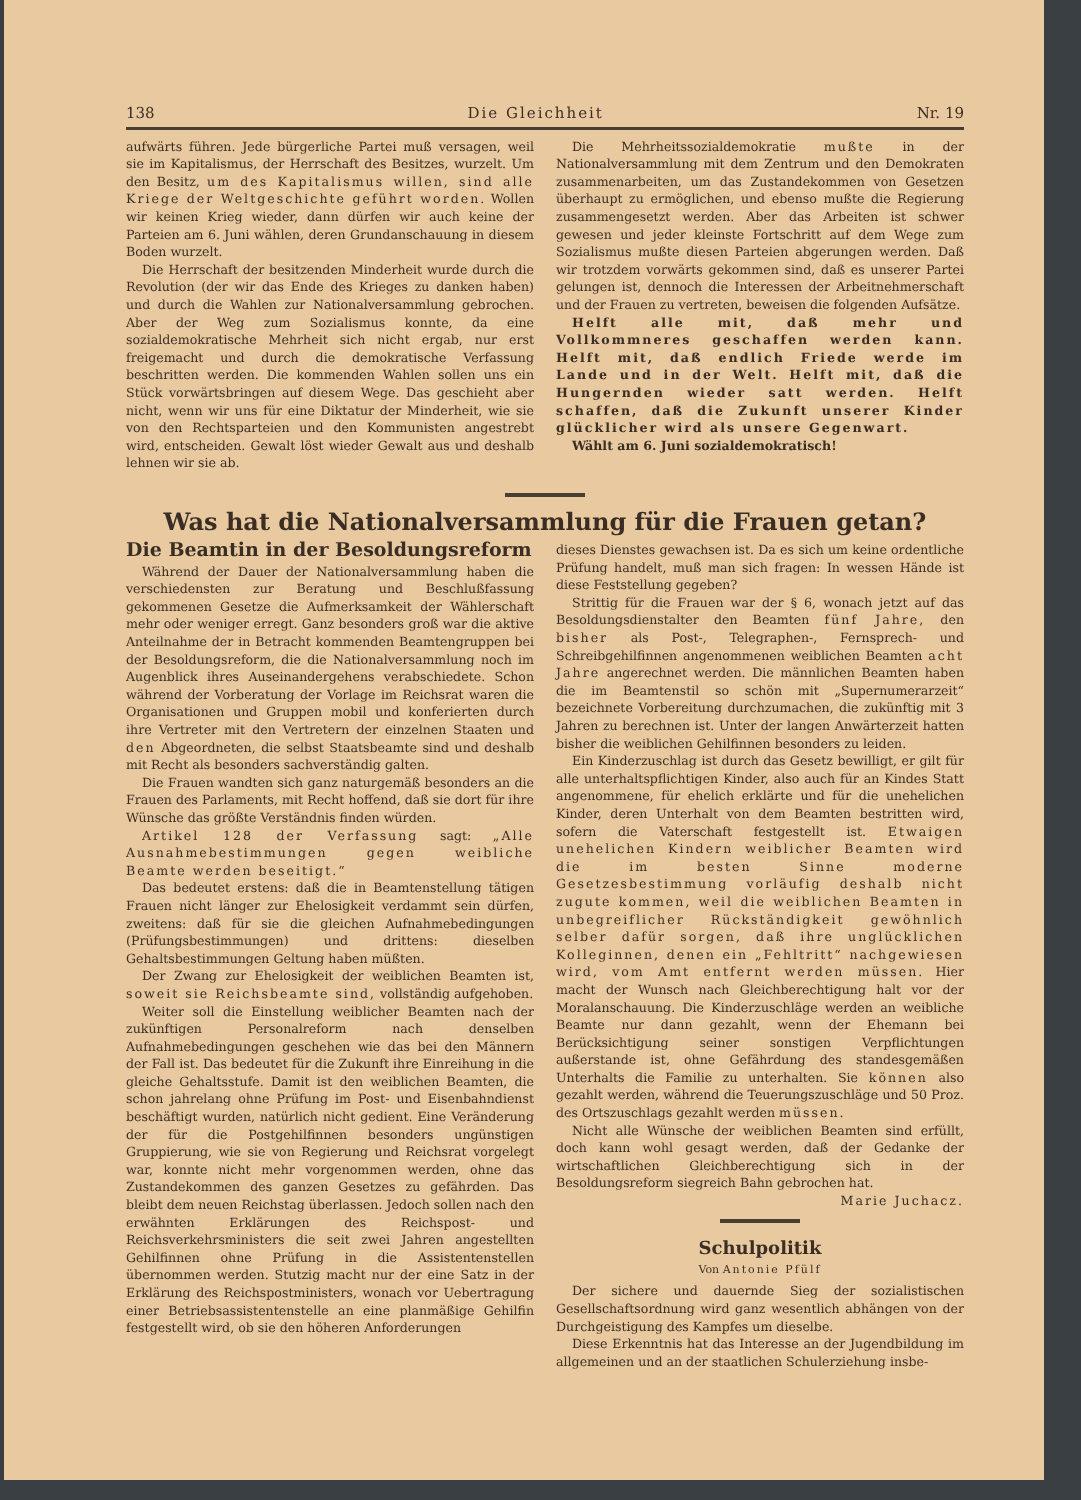138 Die Gleichheit Nr. 19
aufwärts führen. Jede bürgerliche Partei muß versagen, weil sie im Kapitalismus, der Herrschaft des Besitzes, wurzelt. Um den Besitz, um des Kapitalismus willen, sind alle Kriege der Weltgeschichte geführt worden. Wollen wir keinen Krieg wieder, dann dürfen wir auch keine der Parteien am 6. Juni wählen, deren Grundanschauung in diesem Boden wurzelt.
Die Herrschaft der besitzenden Minderheit wurde durch die Revolution (der wir das Ende des Krieges zu danken haben) und durch die Wahlen zur Nationalversammlung gebrochen. Aber der Weg zum Sozialismus konnte, da eine sozialdemokratische Mehrheit sich nicht ergab, nur erst freigemacht und durch die demokratische Verfassung beschritten werden. Die kommenden Wahlen sollen uns ein Stück vorwärtsbringen auf diesem Wege. Das geschieht aber nicht, wenn wir uns für eine Diktatur der Minderheit, wie sie von den Rechtsparteien und den Kommunisten angestrebt wird, entscheiden. Gewalt löst wieder Gewalt aus und deshalb lehnen wir sie ab.
Die Mehrheitssozialdemokratie mußte in der Nationalversammlung mit dem Zentrum und den Demokraten zusammenarbeiten, um das Zustandekommen von Gesetzen überhaupt zu ermöglichen, und ebenso mußte die Regierung zusammengesetzt werden. Aber das Arbeiten ist schwer gewesen und jeder kleinste Fortschritt auf dem Wege zum Sozialismus mußte diesen Parteien abgerungen werden. Daß wir trotzdem vorwärts gekommen sind, daß es unserer Partei gelungen ist, dennoch die Interessen der Arbeitnehmerschaft und der Frauen zu vertreten, beweisen die folgenden Aufsätze.
Helft alle mit, daß mehr und Vollkommneres geschaffen werden kann. Helft mit, daß endlich Friede werde im Lande und in der Welt. Helft mit, daß die Hungernden wieder satt werden. Helft schaffen, daß die Zukunft unserer Kinder glücklicher wird als unsere Gegenwart.
Wählt am 6. Juni sozialdemokratisch!
Was hat die Nationalversammlung für die Frauen getan?
Die Beamtin in der Besoldungsreform
Während der Dauer der Nationalversammlung haben die verschiedensten zur Beratung und Beschlußfassung gekommenen Gesetze die Aufmerksamkeit der Wählerschaft mehr oder weniger erregt. Ganz besonders groß war die aktive Anteilnahme der in Betracht kommenden Beamtengruppen bei der Besoldungsreform, die die Nationalversammlung noch im Augenblick ihres Auseinandergehens verabschiedete. Schon während der Vorberatung der Vorlage im Reichsrat waren die Organisationen und Gruppen mobil und konferierten durch ihre Vertreter mit den Vertretern der einzelnen Staaten und den Abgeordneten, die selbst Staatsbeamte sind und deshalb mit Recht als besonders sachverständig galten.
Die Frauen wandten sich ganz naturgemäß besonders an die Frauen des Parlaments, mit Recht hoffend, daß sie dort für ihre Wünsche das größte Verständnis finden würden.
Artikel 128 der Verfassung sagt: „Alle Ausnahmebestimmungen gegen weibliche Beamte werden beseitigt.“
Das bedeutet erstens: daß die in Beamtenstellung tätigen Frauen nicht länger zur Ehelosigkeit verdammt sein dürfen, zweitens: daß für sie die gleichen Aufnahmebedingungen (Prüfungsbestimmungen) und drittens: dieselben Gehaltsbestimmungen Geltung haben müßten.
Der Zwang zur Ehelosigkeit der weiblichen Beamten ist, soweit sie Reichsbeamte sind, vollständig aufgehoben.
Weiter soll die Einstellung weiblicher Beamten nach der zukünftigen Personalreform nach denselben Aufnahmebedingungen geschehen wie das bei den Männern der Fall ist. Das bedeutet für die Zukunft ihre Einreihung in die gleiche Gehaltsstufe. Damit ist den weiblichen Beamten, die schon jahrelang ohne Prüfung im Post- und Eisenbahndienst beschäftigt wurden, natürlich nicht gedient. Eine Veränderung der für die Postgehilfinnen besonders ungünstigen Gruppierung, wie sie von Regierung und Reichsrat vorgelegt war, konnte nicht mehr vorgenommen werden, ohne das Zustandekommen des ganzen Gesetzes zu gefährden. Das bleibt dem neuen Reichstag überlassen. Jedoch sollen nach den erwähnten Erklärungen des Reichspost- und Reichsverkehrsministers die seit zwei Jahren angestellten Gehilfinnen ohne Prüfung in die Assistentenstellen übernommen werden. Stutzig macht nur der eine Satz in der Erklärung des Reichspostministers, wonach vor Uebertragung einer Betriebsassistentenstelle an eine planmäßige Gehilfin festgestellt wird, ob sie den höheren Anforderungen
dieses Dienstes gewachsen ist. Da es sich um keine ordentliche Prüfung handelt, muß man sich fragen: In wessen Hände ist diese Feststellung gegeben?
Strittig für die Frauen war der § 6, wonach jetzt auf das Besoldungsdienstalter den Beamten fünf Jahre, den bisher als Post-, Telegraphen-, Fernsprech- und Schreibgehilfinnen angenommenen weiblichen Beamten acht Jahre angerechnet werden. Die männlichen Beamten haben die im Beamtenstil so schön mit „Supernumerarzeit“ bezeichnete Vorbereitung durchzumachen, die zukünftig mit 3 Jahren zu berechnen ist. Unter der langen Anwärterzeit hatten bisher die weiblichen Gehilfinnen besonders zu leiden.
Ein Kinderzuschlag ist durch das Gesetz bewilligt, er gilt für alle unterhaltspflichtigen Kinder, also auch für an Kindes Statt angenommene, für ehelich erklärte und für die unehelichen Kinder, deren Unterhalt von dem Beamten bestritten wird, sofern die Vaterschaft festgestellt ist. Etwaigen unehelichen Kindern weiblicher Beamten wird die im besten Sinne moderne Gesetzesbestimmung vorläufig deshalb nicht zugute kommen, weil die weiblichen Beamten in unbegreiflicher Rückständigkeit gewöhnlich selber dafür sorgen, daß ihre unglücklichen Kolleginnen, denen ein „Fehltritt“ nachgewiesen wird, vom Amt entfernt werden müssen. Hier macht der Wunsch nach Gleichberechtigung halt vor der Moralanschauung. Die Kinderzuschläge werden an weibliche Beamte nur dann gezahlt, wenn der Ehemann bei Berücksichtigung seiner sonstigen Verpflichtungen außerstande ist, ohne Gefährdung des standesgemäßen Unterhalts die Familie zu unterhalten. Sie können also gezahlt werden, während die Teuerungszuschläge und 50 Proz. des Ortszuschlags gezahlt werden müssen.
Nicht alle Wünsche der weiblichen Beamten sind erfüllt, doch kann wohl gesagt werden, daß der Gedanke der wirtschaftlichen Gleichberechtigung sich in der Besoldungsreform siegreich Bahn gebrochen hat. Marie Juchacz.
Schulpolitik
Von Antonie Pfülf
Der sichere und dauernde Sieg der sozialistischen Gesellschaftsordnung wird ganz wesentlich abhängen von der Durchgeistigung des Kampfes um dieselbe.
Diese Erkenntnis hat das Interesse an der Jugendbildung im allgemeinen und an der staatlichen Schulerziehung insbe-